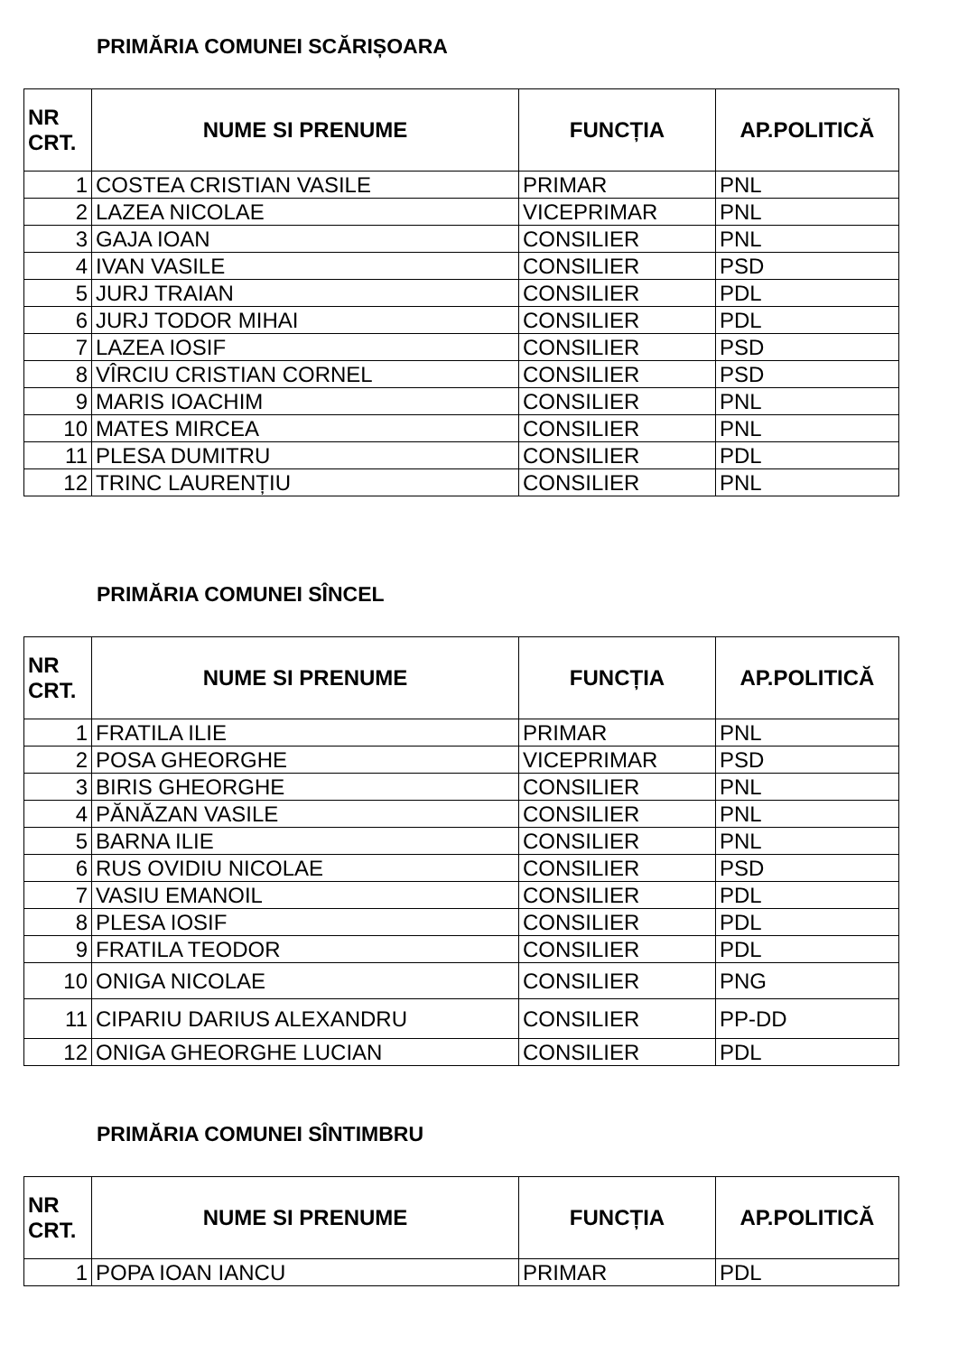PRIMĂRIA COMUNEI SCĂRIȘOARA
| NR CRT. | NUME SI PRENUME | FUNCȚIA | AP.POLITICĂ |
| --- | --- | --- | --- |
| 1 | COSTEA CRISTIAN VASILE | PRIMAR | PNL |
| 2 | LAZEA NICOLAE | VICEPRIMAR | PNL |
| 3 | GAJA IOAN | CONSILIER | PNL |
| 4 | IVAN VASILE | CONSILIER | PSD |
| 5 | JURJ TRAIAN | CONSILIER | PDL |
| 6 | JURJ TODOR MIHAI | CONSILIER | PDL |
| 7 | LAZEA IOSIF | CONSILIER | PSD |
| 8 | VÎRCIU CRISTIAN CORNEL | CONSILIER | PSD |
| 9 | MARIS IOACHIM | CONSILIER | PNL |
| 10 | MATES MIRCEA | CONSILIER | PNL |
| 11 | PLESA DUMITRU | CONSILIER | PDL |
| 12 | TRINC LAURENȚIU | CONSILIER | PNL |
PRIMĂRIA COMUNEI SÎNCEL
| NR CRT. | NUME SI PRENUME | FUNCȚIA | AP.POLITICĂ |
| --- | --- | --- | --- |
| 1 | FRATILA ILIE | PRIMAR | PNL |
| 2 | POSA GHEORGHE | VICEPRIMAR | PSD |
| 3 | BIRIS GHEORGHE | CONSILIER | PNL |
| 4 | PĂNĂZAN VASILE | CONSILIER | PNL |
| 5 | BARNA ILIE | CONSILIER | PNL |
| 6 | RUS OVIDIU NICOLAE | CONSILIER | PSD |
| 7 | VASIU EMANOIL | CONSILIER | PDL |
| 8 | PLESA IOSIF | CONSILIER | PDL |
| 9 | FRATILA TEODOR | CONSILIER | PDL |
| 10 | ONIGA NICOLAE | CONSILIER | PNG |
| 11 | CIPARIU DARIUS ALEXANDRU | CONSILIER | PP-DD |
| 12 | ONIGA GHEORGHE LUCIAN | CONSILIER | PDL |
PRIMĂRIA COMUNEI SÎNTIMBRU
| NR CRT. | NUME SI PRENUME | FUNCȚIA | AP.POLITICĂ |
| --- | --- | --- | --- |
| 1 | POPA IOAN IANCU | PRIMAR | PDL |